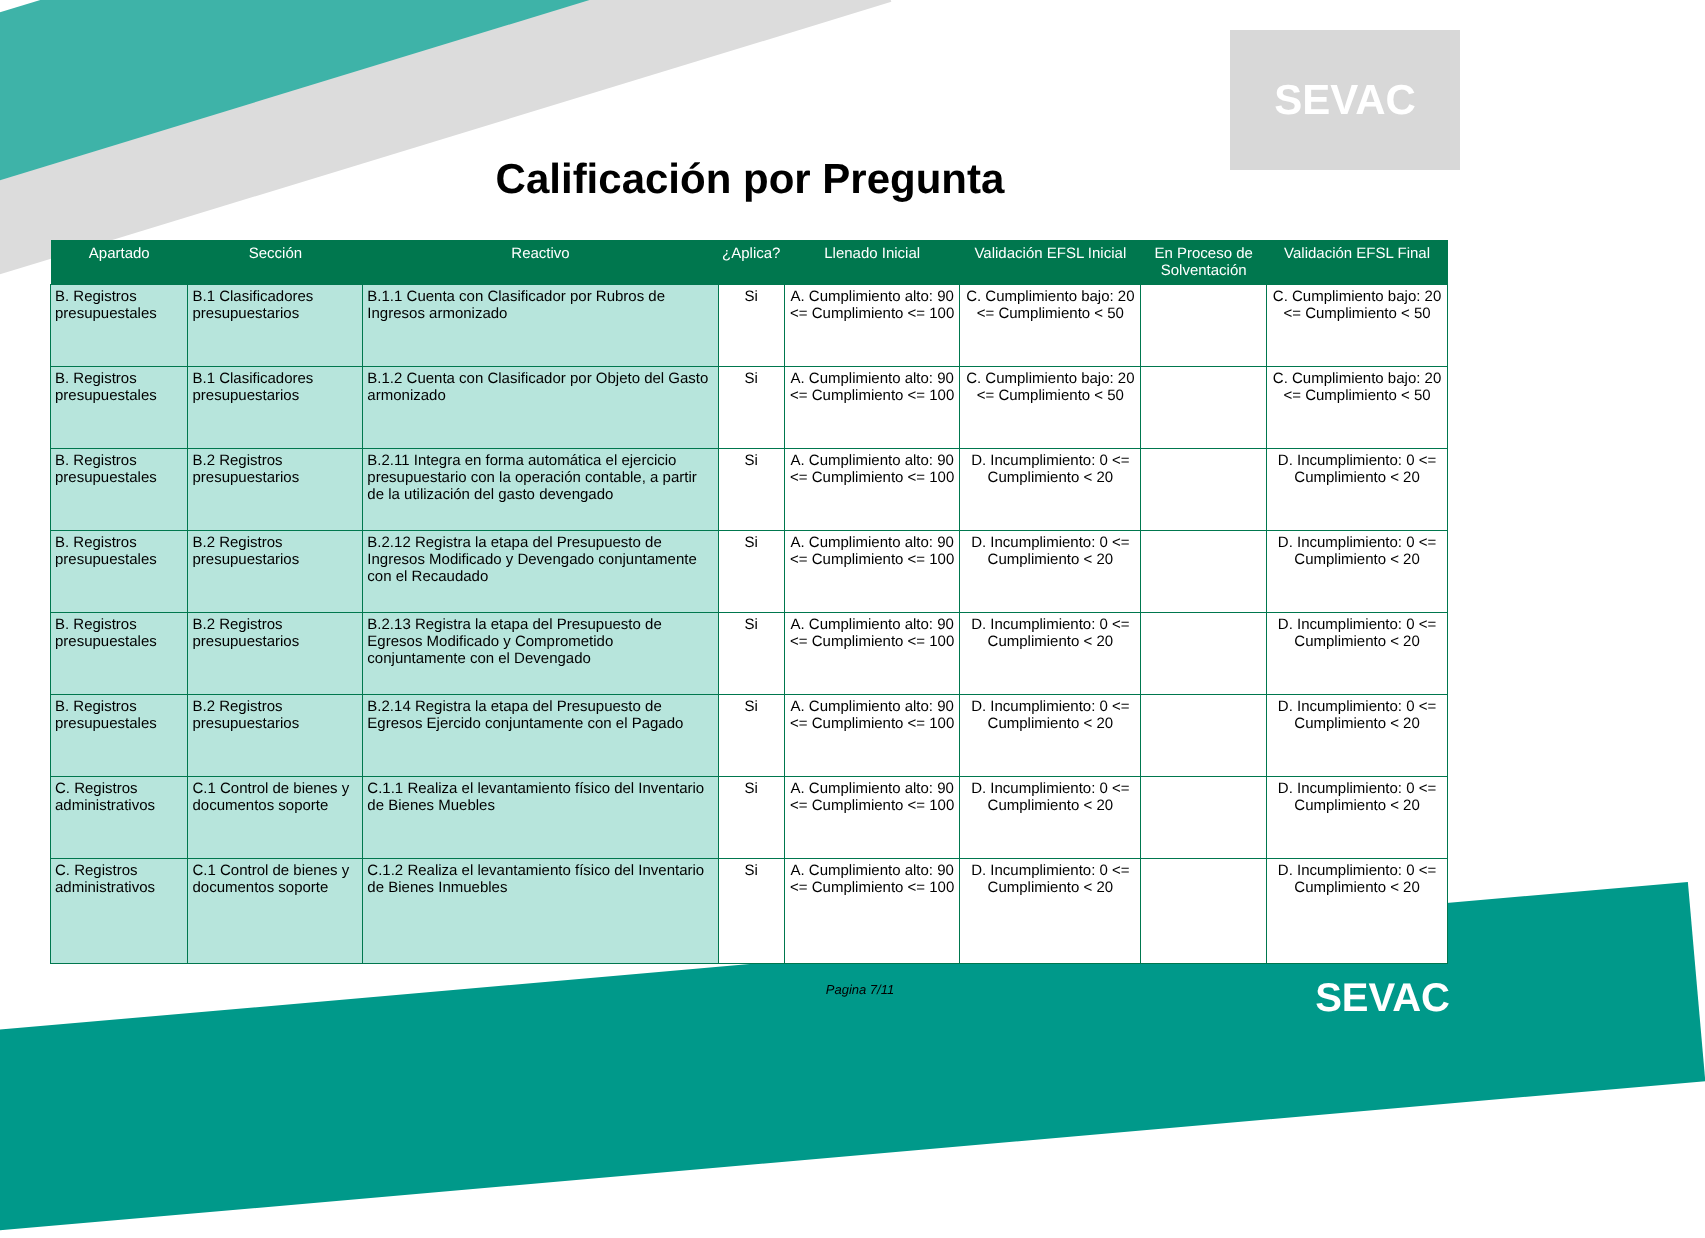SEVAC
Calificación por Pregunta
| Apartado | Sección | Reactivo | ¿Aplica? | Llenado Inicial | Validación EFSL Inicial | En Proceso de Solventación | Validación EFSL Final |
| --- | --- | --- | --- | --- | --- | --- | --- |
| B. Registros presupuestales | B.1 Clasificadores presupuestarios | B.1.1 Cuenta con Clasificador por Rubros de Ingresos armonizado | Si | A. Cumplimiento alto: 90 <= Cumplimiento <= 100 | C. Cumplimiento bajo: 20 <= Cumplimiento < 50 | | C. Cumplimiento bajo: 20 <= Cumplimiento < 50 |
| B. Registros presupuestales | B.1 Clasificadores presupuestarios | B.1.2 Cuenta con Clasificador por Objeto del Gasto armonizado | Si | A. Cumplimiento alto: 90 <= Cumplimiento <= 100 | C. Cumplimiento bajo: 20 <= Cumplimiento < 50 | | C. Cumplimiento bajo: 20 <= Cumplimiento < 50 |
| B. Registros presupuestales | B.2 Registros presupuestarios | B.2.11 Integra en forma automática el ejercicio presupuestario con la operación contable, a partir de la utilización del gasto devengado | Si | A. Cumplimiento alto: 90 <= Cumplimiento <= 100 | D. Incumplimiento: 0 <= Cumplimiento < 20 | | D. Incumplimiento: 0 <= Cumplimiento < 20 |
| B. Registros presupuestales | B.2 Registros presupuestarios | B.2.12 Registra la etapa del Presupuesto de Ingresos Modificado y Devengado conjuntamente con el Recaudado | Si | A. Cumplimiento alto: 90 <= Cumplimiento <= 100 | D. Incumplimiento: 0 <= Cumplimiento < 20 | | D. Incumplimiento: 0 <= Cumplimiento < 20 |
| B. Registros presupuestales | B.2 Registros presupuestarios | B.2.13 Registra la etapa del Presupuesto de Egresos Modificado y Comprometido conjuntamente con el Devengado | Si | A. Cumplimiento alto: 90 <= Cumplimiento <= 100 | D. Incumplimiento: 0 <= Cumplimiento < 20 | | D. Incumplimiento: 0 <= Cumplimiento < 20 |
| B. Registros presupuestales | B.2 Registros presupuestarios | B.2.14 Registra la etapa del Presupuesto de Egresos Ejercido conjuntamente con el Pagado | Si | A. Cumplimiento alto: 90 <= Cumplimiento <= 100 | D. Incumplimiento: 0 <= Cumplimiento < 20 | | D. Incumplimiento: 0 <= Cumplimiento < 20 |
| C. Registros administrativos | C.1 Control de bienes y documentos soporte | C.1.1 Realiza el levantamiento físico del Inventario de Bienes Muebles | Si | A. Cumplimiento alto: 90 <= Cumplimiento <= 100 | D. Incumplimiento: 0 <= Cumplimiento < 20 | | D. Incumplimiento: 0 <= Cumplimiento < 20 |
| C. Registros administrativos | C.1 Control de bienes y documentos soporte | C.1.2 Realiza el levantamiento físico del Inventario de Bienes Inmuebles | Si | A. Cumplimiento alto: 90 <= Cumplimiento <= 100 | D. Incumplimiento: 0 <= Cumplimiento < 20 | | D. Incumplimiento: 0 <= Cumplimiento < 20 |
Pagina 7/11
SEVAC